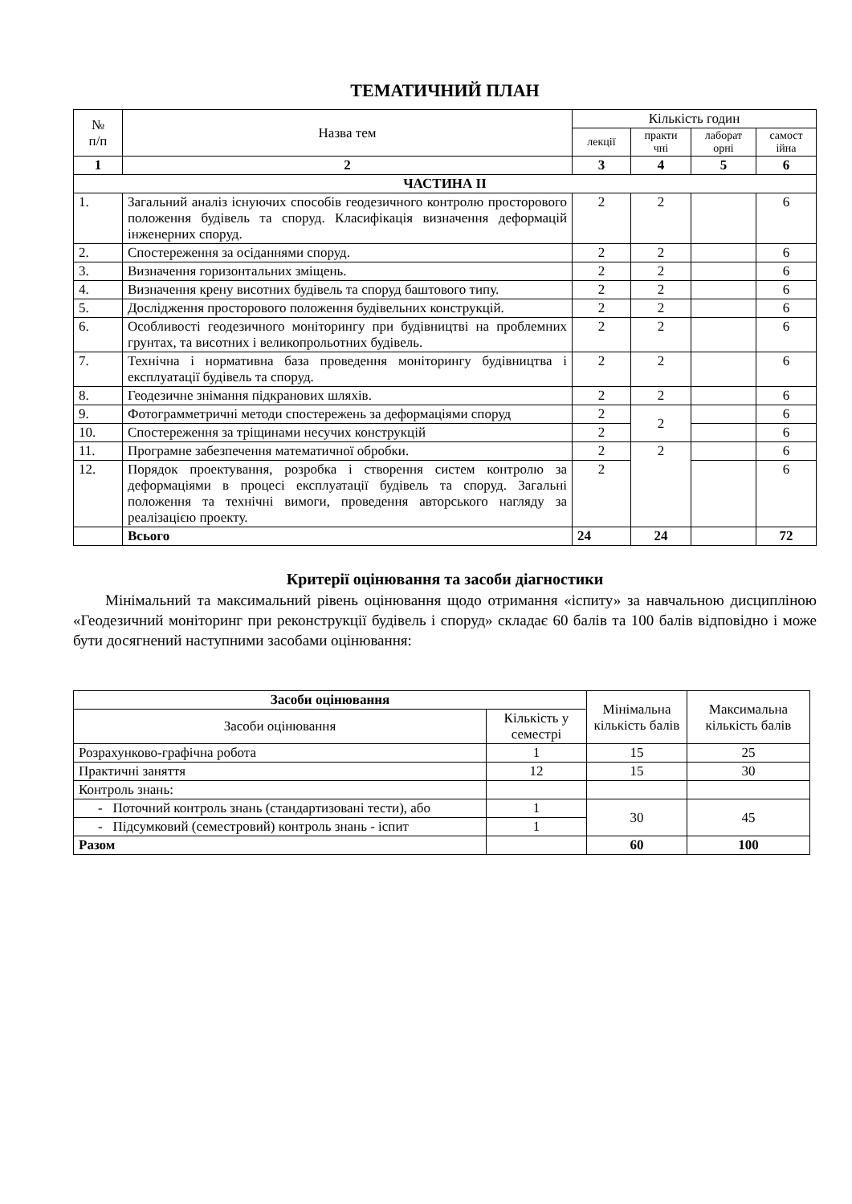ТЕМАТИЧНИЙ ПЛАН
| № п/п | Назва тем | Кількість годин | | | |
| --- | --- | --- | --- | --- | --- |
| | | лекції | практи чні | лаборат орні | самост ійна |
| 1 | 2 | 3 | 4 | 5 | 6 |
| ЧАСТИНА ІІ | | | | | |
| 1. | Загальний аналіз існуючих способів геодезичного контролю просторового положення будівель та споруд. Класифікація визначення деформацій інженерних споруд. | 2 | 2 | | 6 |
| 2. | Спостереження за осіданнями споруд. | 2 | 2 | | 6 |
| 3. | Визначення горизонтальних зміщень. | 2 | 2 | | 6 |
| 4. | Визначення крену висотних будівель та споруд баштового типу. | 2 | 2 | | 6 |
| 5. | Дослідження просторового положення будівельних конструкцій. | 2 | 2 | | 6 |
| 6. | Особливості геодезичного моніторингу при будівництві на проблемних грунтах, та висотних і великопрольотних будівель. | 2 | 2 | | 6 |
| 7. | Технічна і нормативна база проведення моніторингу будівництва і експлуатації будівель та споруд. | 2 | 2 | | 6 |
| 8. | Геодезичне знімання підкранових шляхів. | 2 | 2 | | 6 |
| 9. | Фотограмметричні методи спостережень за деформаціями споруд | 2 | 2 | | 6 |
| 10. | Спостереження за тріщинами несучих конструкцій | 2 | | | 6 |
| 11. | Програмне забезпечення математичної обробки. | 2 | 2 | | 6 |
| 12. | Порядок проектування, розробка і створення систем контролю за деформаціями в процесі експлуатації будівель та споруд. Загальні положення та технічні вимоги, проведення авторського нагляду за реалізацією проекту. | 2 | | | 6 |
| | Всього | 24 | 24 | | 72 |
Критерії оцінювання та засоби діагностики
Мінімальний та максимальний рівень оцінювання щодо отримання «іспиту» за навчальною дисципліною «Геодезичний моніторинг при реконструкції будівель і споруд» складає 60 балів та 100 балів відповідно і може бути досягнений наступними засобами оцінювання:
| Засоби оцінювання | | Мінімальна кількість балів | Максимальна кількість балів |
| Засоби оцінювання | Кількість у семестрі | | |
| Розрахунково-графічна робота | 1 | 15 | 25 |
| Практичні заняття | 12 | 15 | 30 |
| Контроль знань: | | | |
| - Поточний контроль знань (стандартизовані тести), або | 1 | 30 | 45 |
| - Підсумковий (семестровий) контроль знань - іспит | 1 | | |
| Разом | | 60 | 100 |